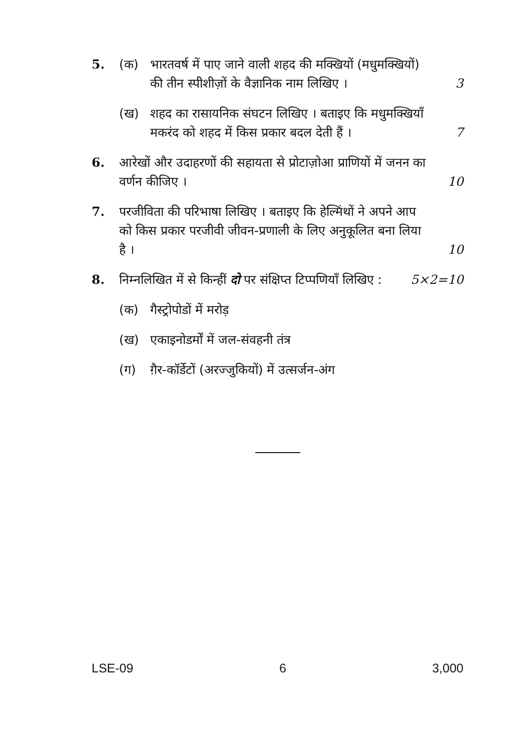5. (क) भारतवर्ष में पाए जाने वाली शहद की मक्खियों (मधुमक्खियों) की तीन स्पीशीज़ों के वैज्ञानिक नाम लिखिए ।
3
(ख) शहद का रासायनिक संघटन लिखिए । बताइए कि मधुमक्खियाँ मकरंद को शहद में किस प्रकार बदल देती हैं ।
7
6. आरेखों और उदाहरणों की सहायता से प्रोटाज़ोआ प्राणियों में जनन का वर्णन कीजिए ।
10
7. परजीविता की परिभाषा लिखिए । बताइए कि हेल्मिंथों ने अपने आप को किस प्रकार परजीवी जीवन-प्रणाली के लिए अनुकूलित बना लिया है ।
10
8. निम्नलिखित में से किन्हीं दो पर संक्षिप्त टिप्पणियाँ लिखिए :
5×2=10
(क) गैस्ट्रोपोडों में मरोड़
(ख) एकाइनोडर्मों में जल-संवहनी तंत्र
(ग) ग़ैर-कॉर्डेटों (अरज्जुकियों) में उत्सर्जन-अंग
LSE-09 6 3,000